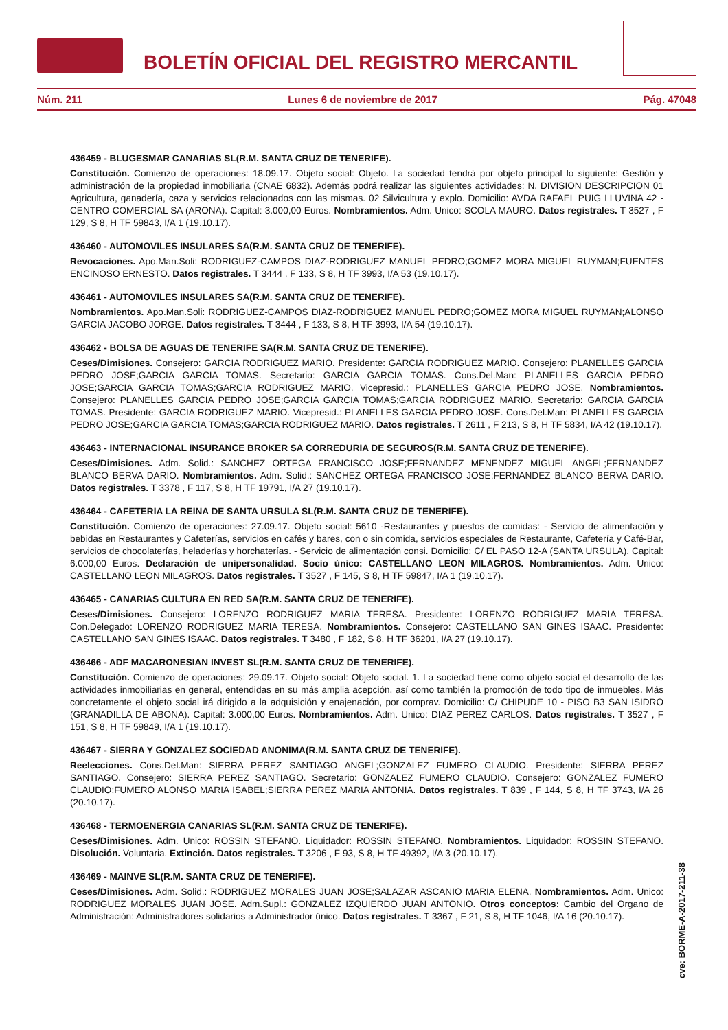BOLETÍN OFICIAL DEL REGISTRO MERCANTIL
Núm. 211 Lunes 6 de noviembre de 2017 Pág. 47048
436459 - BLUGESMAR CANARIAS SL(R.M. SANTA CRUZ DE TENERIFE).
Constitución. Comienzo de operaciones: 18.09.17. Objeto social: Objeto. La sociedad tendrá por objeto principal lo siguiente: Gestión y administración de la propiedad inmobiliaria (CNAE 6832). Además podrá realizar las siguientes actividades: N. DIVISION DESCRIPCION 01 Agricultura, ganadería, caza y servicios relacionados con las mismas. 02 Silvicultura y explo. Domicilio: AVDA RAFAEL PUIG LLUVINA 42 - CENTRO COMERCIAL SA (ARONA). Capital: 3.000,00 Euros. Nombramientos. Adm. Unico: SCOLA MAURO. Datos registrales. T 3527 , F 129, S 8, H TF 59843, I/A 1 (19.10.17).
436460 - AUTOMOVILES INSULARES SA(R.M. SANTA CRUZ DE TENERIFE).
Revocaciones. Apo.Man.Soli: RODRIGUEZ-CAMPOS DIAZ-RODRIGUEZ MANUEL PEDRO;GOMEZ MORA MIGUEL RUYMAN;FUENTES ENCINOSO ERNESTO. Datos registrales. T 3444 , F 133, S 8, H TF 3993, I/A 53 (19.10.17).
436461 - AUTOMOVILES INSULARES SA(R.M. SANTA CRUZ DE TENERIFE).
Nombramientos. Apo.Man.Soli: RODRIGUEZ-CAMPOS DIAZ-RODRIGUEZ MANUEL PEDRO;GOMEZ MORA MIGUEL RUYMAN;ALONSO GARCIA JACOBO JORGE. Datos registrales. T 3444 , F 133, S 8, H TF 3993, I/A 54 (19.10.17).
436462 - BOLSA DE AGUAS DE TENERIFE SA(R.M. SANTA CRUZ DE TENERIFE).
Ceses/Dimisiones. Consejero: GARCIA RODRIGUEZ MARIO. Presidente: GARCIA RODRIGUEZ MARIO. Consejero: PLANELLES GARCIA PEDRO JOSE;GARCIA GARCIA TOMAS. Secretario: GARCIA GARCIA TOMAS. Cons.Del.Man: PLANELLES GARCIA PEDRO JOSE;GARCIA GARCIA TOMAS;GARCIA RODRIGUEZ MARIO. Vicepresid.: PLANELLES GARCIA PEDRO JOSE. Nombramientos. Consejero: PLANELLES GARCIA PEDRO JOSE;GARCIA GARCIA TOMAS;GARCIA RODRIGUEZ MARIO. Secretario: GARCIA GARCIA TOMAS. Presidente: GARCIA RODRIGUEZ MARIO. Vicepresid.: PLANELLES GARCIA PEDRO JOSE. Cons.Del.Man: PLANELLES GARCIA PEDRO JOSE;GARCIA GARCIA TOMAS;GARCIA RODRIGUEZ MARIO. Datos registrales. T 2611 , F 213, S 8, H TF 5834, I/A 42 (19.10.17).
436463 - INTERNACIONAL INSURANCE BROKER SA CORREDURIA DE SEGUROS(R.M. SANTA CRUZ DE TENERIFE).
Ceses/Dimisiones. Adm. Solid.: SANCHEZ ORTEGA FRANCISCO JOSE;FERNANDEZ MENENDEZ MIGUEL ANGEL;FERNANDEZ BLANCO BERVA DARIO. Nombramientos. Adm. Solid.: SANCHEZ ORTEGA FRANCISCO JOSE;FERNANDEZ BLANCO BERVA DARIO. Datos registrales. T 3378 , F 117, S 8, H TF 19791, I/A 27 (19.10.17).
436464 - CAFETERIA LA REINA DE SANTA URSULA SL(R.M. SANTA CRUZ DE TENERIFE).
Constitución. Comienzo de operaciones: 27.09.17. Objeto social: 5610 -Restaurantes y puestos de comidas: - Servicio de alimentación y bebidas en Restaurantes y Cafeterías, servicios en cafés y bares, con o sin comida, servicios especiales de Restaurante, Cafetería y Café-Bar, servicios de chocolaterías, heladerías y horchaterías. - Servicio de alimentación consi. Domicilio: C/ EL PASO 12-A (SANTA URSULA). Capital: 6.000,00 Euros. Declaración de unipersonalidad. Socio único: CASTELLANO LEON MILAGROS. Nombramientos. Adm. Unico: CASTELLANO LEON MILAGROS. Datos registrales. T 3527 , F 145, S 8, H TF 59847, I/A 1 (19.10.17).
436465 - CANARIAS CULTURA EN RED SA(R.M. SANTA CRUZ DE TENERIFE).
Ceses/Dimisiones. Consejero: LORENZO RODRIGUEZ MARIA TERESA. Presidente: LORENZO RODRIGUEZ MARIA TERESA. Con.Delegado: LORENZO RODRIGUEZ MARIA TERESA. Nombramientos. Consejero: CASTELLANO SAN GINES ISAAC. Presidente: CASTELLANO SAN GINES ISAAC. Datos registrales. T 3480 , F 182, S 8, H TF 36201, I/A 27 (19.10.17).
436466 - ADF MACARONESIAN INVEST SL(R.M. SANTA CRUZ DE TENERIFE).
Constitución. Comienzo de operaciones: 29.09.17. Objeto social: Objeto social. 1. La sociedad tiene como objeto social el desarrollo de las actividades inmobiliarias en general, entendidas en su más amplia acepción, así como también la promoción de todo tipo de inmuebles. Más concretamente el objeto social irá dirigido a la adquisición y enajenación, por comprav. Domicilio: C/ CHIPUDE 10 - PISO B3 SAN ISIDRO (GRANADILLA DE ABONA). Capital: 3.000,00 Euros. Nombramientos. Adm. Unico: DIAZ PEREZ CARLOS. Datos registrales. T 3527 , F 151, S 8, H TF 59849, I/A 1 (19.10.17).
436467 - SIERRA Y GONZALEZ SOCIEDAD ANONIMA(R.M. SANTA CRUZ DE TENERIFE).
Reelecciones. Cons.Del.Man: SIERRA PEREZ SANTIAGO ANGEL;GONZALEZ FUMERO CLAUDIO. Presidente: SIERRA PEREZ SANTIAGO. Consejero: SIERRA PEREZ SANTIAGO. Secretario: GONZALEZ FUMERO CLAUDIO. Consejero: GONZALEZ FUMERO CLAUDIO;FUMERO ALONSO MARIA ISABEL;SIERRA PEREZ MARIA ANTONIA. Datos registrales. T 839 , F 144, S 8, H TF 3743, I/A 26 (20.10.17).
436468 - TERMOENERGIA CANARIAS SL(R.M. SANTA CRUZ DE TENERIFE).
Ceses/Dimisiones. Adm. Unico: ROSSIN STEFANO. Liquidador: ROSSIN STEFANO. Nombramientos. Liquidador: ROSSIN STEFANO. Disolución. Voluntaria. Extinción. Datos registrales. T 3206 , F 93, S 8, H TF 49392, I/A 3 (20.10.17).
436469 - MAINVE SL(R.M. SANTA CRUZ DE TENERIFE).
Ceses/Dimisiones. Adm. Solid.: RODRIGUEZ MORALES JUAN JOSE;SALAZAR ASCANIO MARIA ELENA. Nombramientos. Adm. Unico: RODRIGUEZ MORALES JUAN JOSE. Adm.Supl.: GONZALEZ IZQUIERDO JUAN ANTONIO. Otros conceptos: Cambio del Organo de Administración: Administradores solidarios a Administrador único. Datos registrales. T 3367 , F 21, S 8, H TF 1046, I/A 16 (20.10.17).
cve: BORME-A-2017-211-38